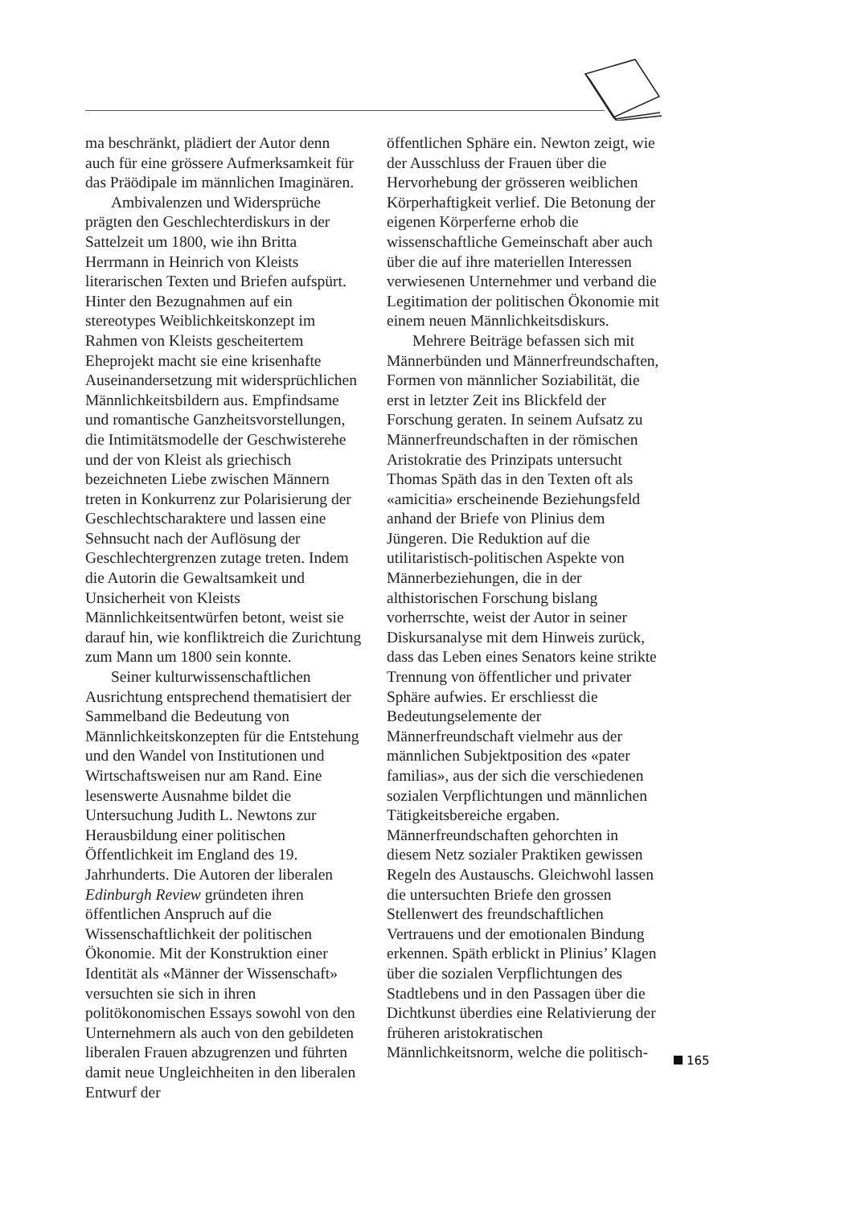ma beschränkt, plädiert der Autor denn auch für eine grössere Aufmerksamkeit für das Präödipale im männlichen Imaginären.
Ambivalenzen und Widersprüche prägten den Geschlechterdiskurs in der Sattelzeit um 1800, wie ihn Britta Herrmann in Heinrich von Kleists literarischen Texten und Briefen aufspürt. Hinter den Bezugnahmen auf ein stereotypes Weiblichkeitskonzept im Rahmen von Kleists gescheitertem Eheprojekt macht sie eine krisenhafte Auseinandersetzung mit widersprüchlichen Männlichkeitsbildern aus. Empfindsame und romantische Ganzheitsvorstellungen, die Intimitätsmodelle der Geschwisterehe und der von Kleist als griechisch bezeichneten Liebe zwischen Männern treten in Konkurrenz zur Polarisierung der Geschlechtscharaktere und lassen eine Sehnsucht nach der Auflösung der Geschlechtergrenzen zutage treten. Indem die Autorin die Gewaltsamkeit und Unsicherheit von Kleists Männlichkeitsentwürfen betont, weist sie darauf hin, wie konfliktreich die Zurichtung zum Mann um 1800 sein konnte.
Seiner kulturwissenschaftlichen Ausrichtung entsprechend thematisiert der Sammelband die Bedeutung von Männlichkeitskonzepten für die Entstehung und den Wandel von Institutionen und Wirtschaftsweisen nur am Rand. Eine lesenswerte Ausnahme bildet die Untersuchung Judith L. Newtons zur Herausbildung einer politischen Öffentlichkeit im England des 19. Jahrhunderts. Die Autoren der liberalen Edinburgh Review gründeten ihren öffentlichen Anspruch auf die Wissenschaftlichkeit der politischen Ökonomie. Mit der Konstruktion einer Identität als «Männer der Wissenschaft» versuchten sie sich in ihren politökonomischen Essays sowohl von den Unternehmern als auch von den gebildeten liberalen Frauen abzugrenzen und führten damit neue Ungleichheiten in den liberalen Entwurf der
öffentlichen Sphäre ein. Newton zeigt, wie der Ausschluss der Frauen über die Hervorhebung der grösseren weiblichen Körperhaftigkeit verlief. Die Betonung der eigenen Körperferne erhob die wissenschaftliche Gemeinschaft aber auch über die auf ihre materiellen Interessen verwiesenen Unternehmer und verband die Legitimation der politischen Ökonomie mit einem neuen Männlichkeitsdiskurs.
Mehrere Beiträge befassen sich mit Männerbünden und Männerfreundschaften, Formen von männlicher Soziabilität, die erst in letzter Zeit ins Blickfeld der Forschung geraten. In seinem Aufsatz zu Männerfreundschaften in der römischen Aristokratie des Prinzipats untersucht Thomas Späth das in den Texten oft als «amicitia» erscheinende Beziehungsfeld anhand der Briefe von Plinius dem Jüngeren. Die Reduktion auf die utilitaristisch-politischen Aspekte von Männerbeziehungen, die in der althistorischen Forschung bislang vorherrschte, weist der Autor in seiner Diskursanalyse mit dem Hinweis zurück, dass das Leben eines Senators keine strikte Trennung von öffentlicher und privater Sphäre aufwies. Er erschliesst die Bedeutungselemente der Männerfreundschaft vielmehr aus der männlichen Subjektposition des «pater familias», aus der sich die verschiedenen sozialen Verpflichtungen und männlichen Tätigkeitsbereiche ergaben. Männerfreundschaften gehorchten in diesem Netz sozialer Praktiken gewissen Regeln des Austauschs. Gleichwohl lassen die untersuchten Briefe den grossen Stellenwert des freundschaftlichen Vertrauens und der emotionalen Bindung erkennen. Späth erblickt in Plinius’ Klagen über die sozialen Verpflichtungen des Stadtlebens und in den Passagen über die Dichtkunst überdies eine Relativierung der früheren aristokratischen Männlichkeitsnorm, welche die politisch-
165